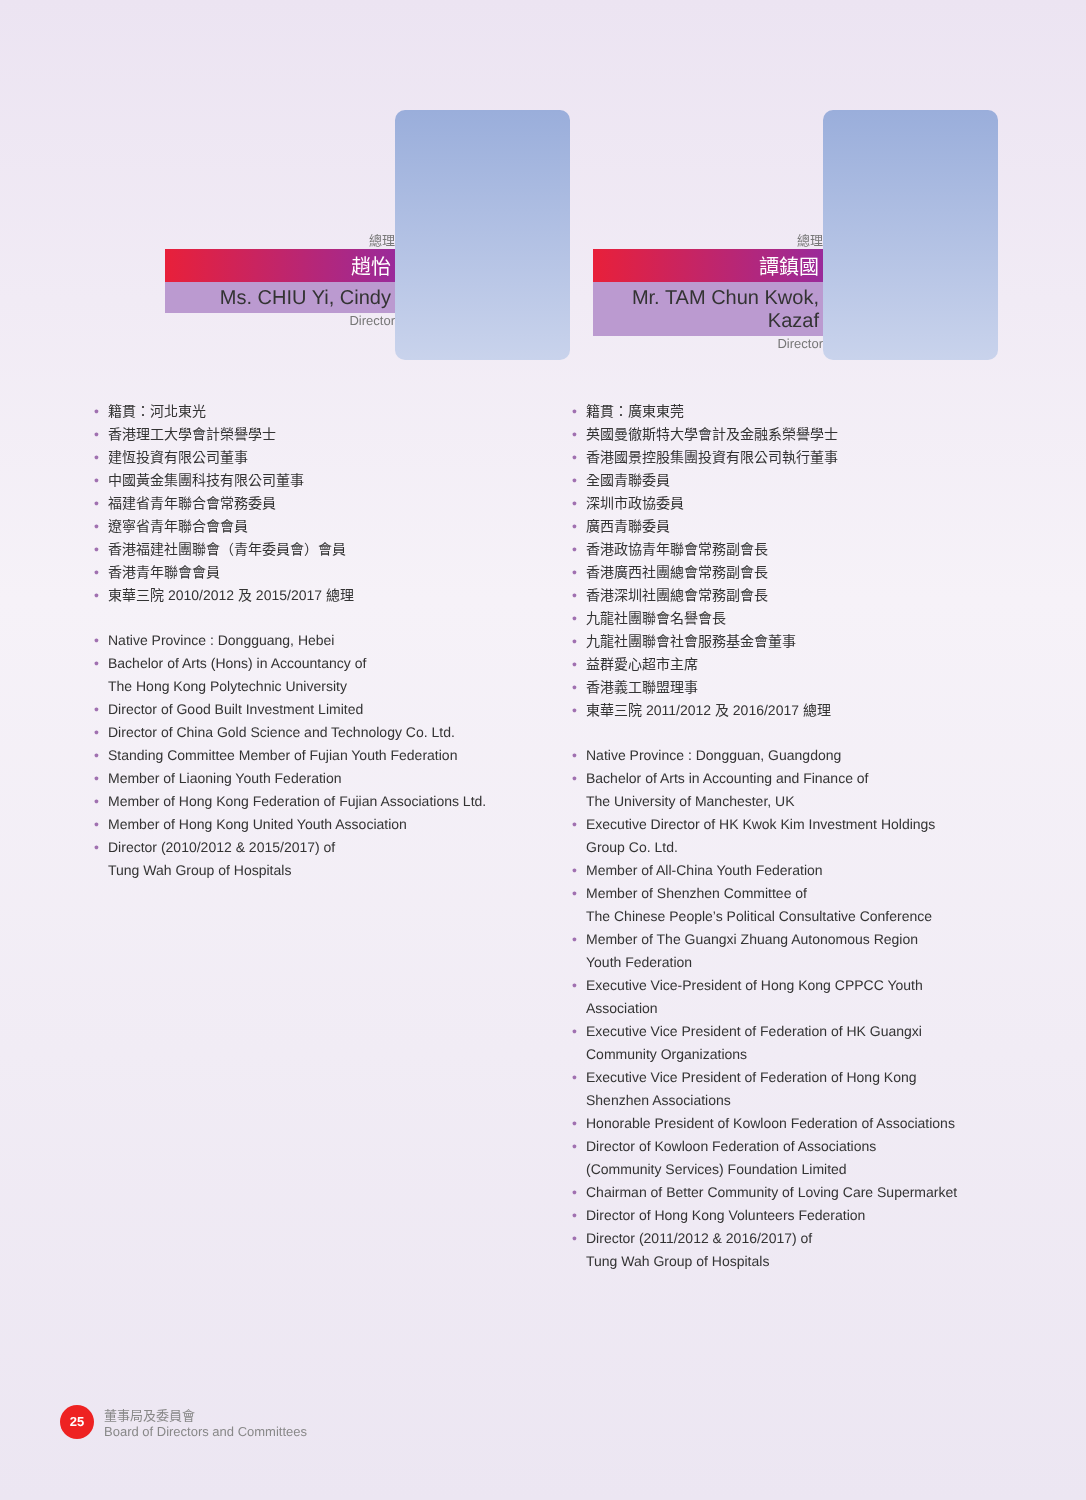總理
趙怡
Ms. CHIU Yi, Cindy
Director
• 籍貫：河北東光
• 香港理工大學會計榮譽學士
• 建恆投資有限公司董事
• 中國黃金集團科技有限公司董事
• 福建省青年聯合會常務委員
• 遼寧省青年聯合會會員
• 香港福建社團聯會（青年委員會）會員
• 香港青年聯會會員
• 東華三院 2010/2012 及 2015/2017 總理
• Native Province : Dongguang, Hebei
• Bachelor of Arts (Hons) in Accountancy of
The Hong Kong Polytechnic University
• Director of Good Built Investment Limited
• Director of China Gold Science and Technology Co. Ltd.
• Standing Committee Member of Fujian Youth Federation
• Member of Liaoning Youth Federation
• Member of Hong Kong Federation of Fujian Associations Ltd.
• Member of Hong Kong United Youth Association
• Director (2010/2012 & 2015/2017) of
Tung Wah Group of Hospitals
總理
譚鎮國
Mr. TAM Chun Kwok, Kazaf
Director
• 籍貫：廣東東莞
• 英國曼徹斯特大學會計及金融系榮譽學士
• 香港國景控股集團投資有限公司執行董事
• 全國青聯委員
• 深圳市政協委員
• 廣西青聯委員
• 香港政協青年聯會常務副會長
• 香港廣西社團總會常務副會長
• 香港深圳社團總會常務副會長
• 九龍社團聯會名譽會長
• 九龍社團聯會社會服務基金會董事
• 益群愛心超市主席
• 香港義工聯盟理事
• 東華三院 2011/2012 及 2016/2017 總理
• Native Province : Dongguan, Guangdong
• Bachelor of Arts in Accounting and Finance of
The University of Manchester, UK
• Executive Director of HK Kwok Kim Investment Holdings
Group Co. Ltd.
• Member of All-China Youth Federation
• Member of Shenzhen Committee of
The Chinese People’s Political Consultative Conference
• Member of The Guangxi Zhuang Autonomous Region
Youth Federation
• Executive Vice-President of Hong Kong CPPCC Youth
Association
• Executive Vice President of Federation of HK Guangxi
Community Organizations
• Executive Vice President of Federation of Hong Kong
Shenzhen Associations
• Honorable President of Kowloon Federation of Associations
• Director of Kowloon Federation of Associations
(Community Services) Foundation Limited
• Chairman of Better Community of Loving Care Supermarket
• Director of Hong Kong Volunteers Federation
• Director (2011/2012 & 2016/2017) of
Tung Wah Group of Hospitals
25
董事局及委員會
Board of Directors and Committees